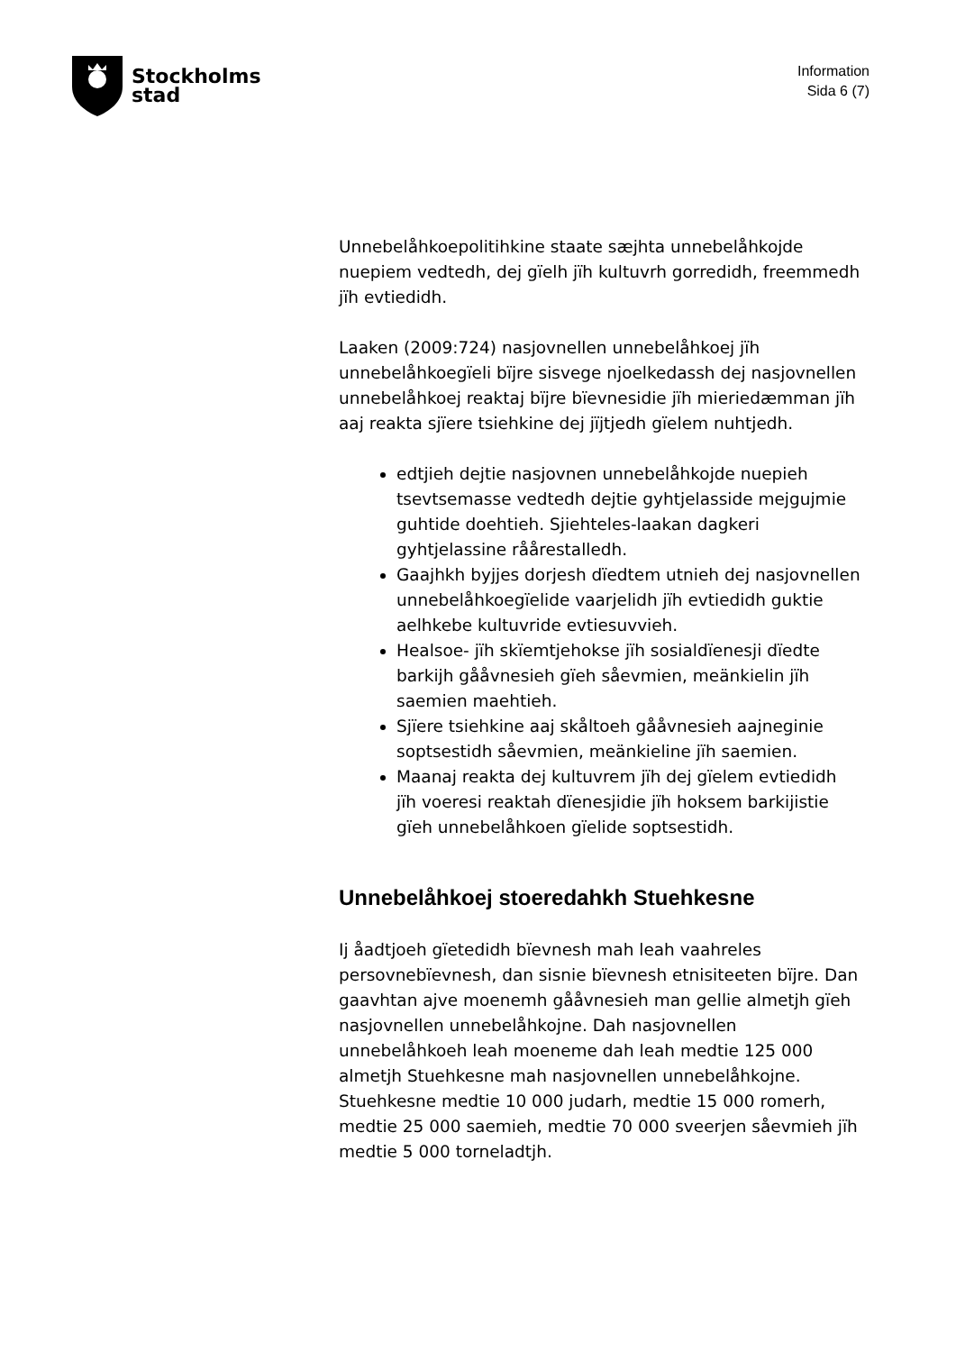Stockholms
stad
Information
Sida 6 (7)
Unnebelåhkoepolitihkine staate sæjhta unnebelåhkojde nuepiem vedtedh, dej gïelh jïh kultuvrh gorredidh, freemmedh jïh evtiedidh.
Laaken (2009:724) nasjovnellen unnebelåhkoej jïh unnebelåhkoegïeli bïjre sisvege njoelkedassh dej nasjovnellen unnebelåhkoej reaktaj bïjre bïevnesidie jïh mieriedæmman jïh aaj reakta sjïere tsiehkine dej jïjtjedh gïelem nuhtjedh.
edtjieh dejtie nasjovnen unnebelåhkojde nuepieh tsevtsemasse vedtedh dejtie gyhtjelasside mejgujmie guhtide doehtieh. Sjiehteles-laakan dagkeri gyhtjelassine råårestalledh.
Gaajhkh byjjes dorjesh dïedtem utnieh dej nasjovnellen unnebelåhkoegïelide vaarjelidh jïh evtiedidh guktie aelhkebe kultuvride evtiesuvvieh.
Healsoe- jïh skïemtjehokse jïh sosialdïenesji dïedte barkijh gååvnesieh gïeh såevmien, meänkielin jïh saemien maehtieh.
Sjïere tsiehkine aaj skåltoeh gååvnesieh aajneginie soptsestidh såevmien, meänkieline jïh saemien.
Maanaj reakta dej kultuvrem jïh dej gïelem evtiedidh jïh voeresi reaktah dïenesjidie jïh hoksem barkijistie gïeh unnebelåhkoen gïelide soptsestidh.
Unnebelåhkoej stoeredahkh Stuehkesne
Ij åadtjoeh gïetedidh bïevnesh mah leah vaahreles persovnebïevnesh, dan sisnie bïevnesh etnisiteeten bïjre. Dan gaavhtan ajve moenemh gååvnesieh man gellie almetjh gïeh nasjovnellen unnebelåhkojne. Dah nasjovnellen unnebelåhkoeh leah moeneme dah leah medtie 125 000 almetjh Stuehkesne mah nasjovnellen unnebelåhkojne. Stuehkesne medtie 10 000 judarh, medtie 15 000 romerh, medtie 25 000 saemieh, medtie 70 000 sveerjen såevmieh jïh medtie 5 000 torneladtjh.